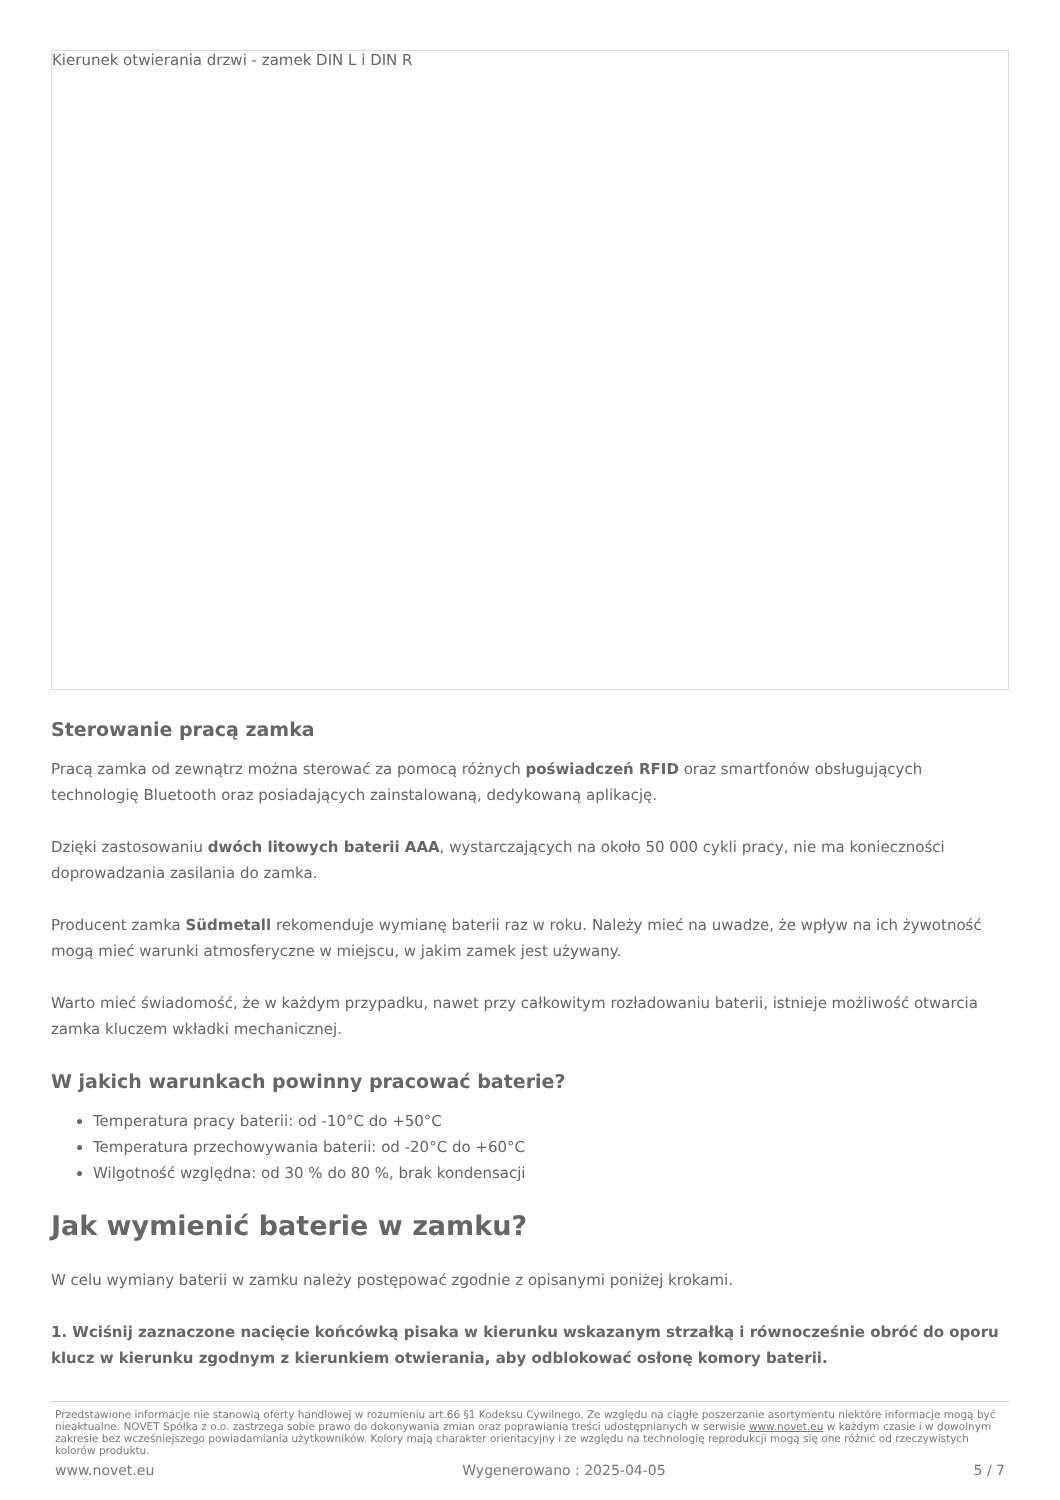Kierunek otwierania drzwi - zamek DIN L i DIN R
Sterowanie pracą zamka
Pracą zamka od zewnątrz można sterować za pomocą różnych poświadczeń RFID oraz smartfonów obsługujących technologię Bluetooth oraz posiadających zainstalowaną, dedykowaną aplikację.
Dzięki zastosowaniu dwóch litowych baterii AAA, wystarczających na około 50 000 cykli pracy, nie ma konieczności doprowadzania zasilania do zamka.
Producent zamka Südmetall rekomenduje wymianę baterii raz w roku. Należy mieć na uwadze, że wpływ na ich żywotność mogą mieć warunki atmosferyczne w miejscu, w jakim zamek jest używany.
Warto mieć świadomość, że w każdym przypadku, nawet przy całkowitym rozładowaniu baterii, istnieje możliwość otwarcia zamka kluczem wkładki mechanicznej.
W jakich warunkach powinny pracować baterie?
Temperatura pracy baterii: od -10°C do +50°C
Temperatura przechowywania baterii: od -20°C do +60°C
Wilgotność względna: od 30 % do 80 %, brak kondensacji
Jak wymienić baterie w zamku?
W celu wymiany baterii w zamku należy postępować zgodnie z opisanymi poniżej krokami.
1. Wciśnij zaznaczone nacięcie końcówką pisaka w kierunku wskazanym strzałką i równocześnie obróć do oporu klucz w kierunku zgodnym z kierunkiem otwierania, aby odblokować osłonę komory baterii.
Przedstawione informacje nie stanowią oferty handlowej w rozumieniu art.66 §1 Kodeksu Cywilnego. Ze względu na ciągłe poszerzanie asortymentu niektóre informacje mogą być nieaktualne. NOVET Spółka z o.o. zastrzega sobie prawo do dokonywania zmian oraz poprawiania treści udostępnianych w serwisie www.novet.eu w każdym czasie i w dowolnym zakresie bez wcześniejszego powiadamiania użytkowników. Kolory mają charakter orientacyjny i ze względu na technologię reprodukcji mogą się one różnić od rzeczywistych kolorów produktu.
www.novet.eu Wygenerowano : 2025-04-05 5 / 7